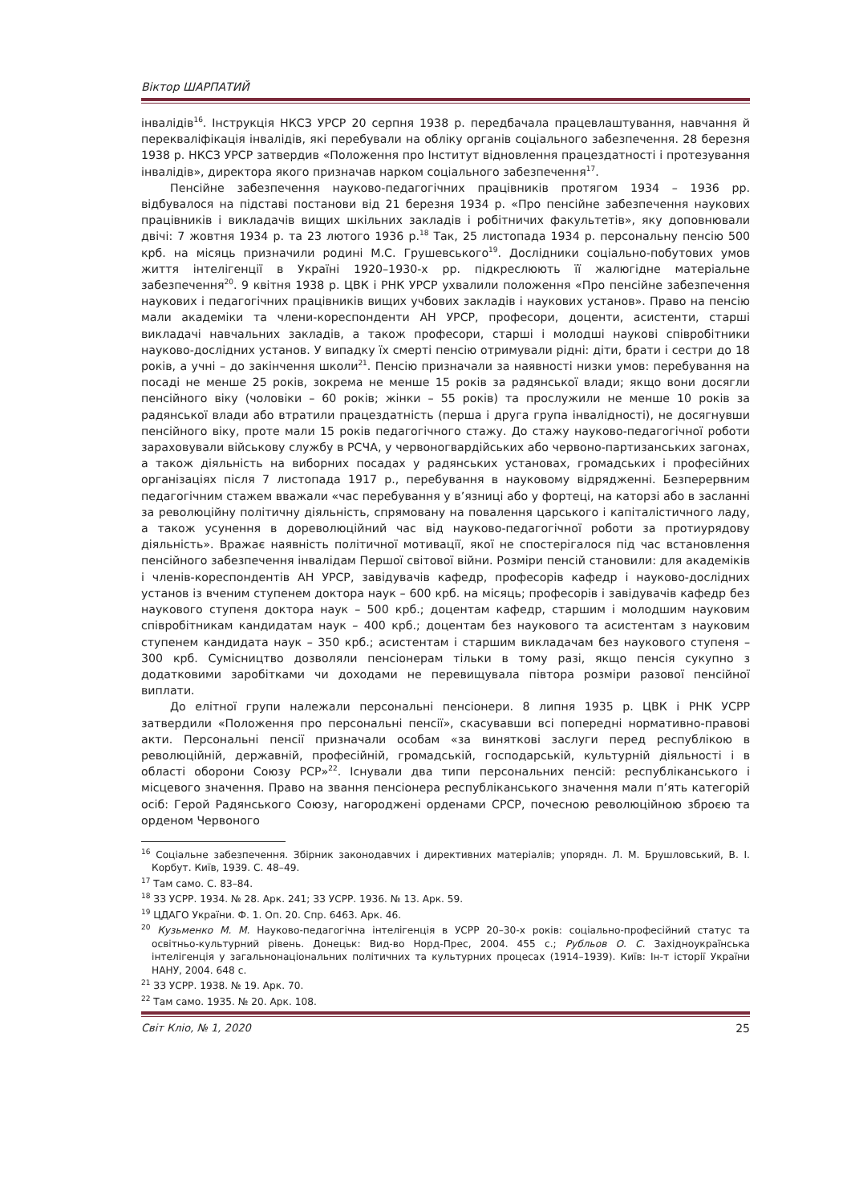Віктор ШАРПАТИЙ
інвалідів<sup>16</sup>. Інструкція НКСЗ УРСР 20 серпня 1938 р. передбачала працевлаштування, навчання й перекваліфікація інвалідів, які перебували на обліку органів соціального забезпечення. 28 березня 1938 р. НКСЗ УРСР затвердив «Положення про Інститут відновлення працездатності і протезування інвалідів», директора якого призначав нарком соціального забезпечення<sup>17</sup>.
Пенсійне забезпечення науково-педагогічних працівників протягом 1934 – 1936 рр. відбувалося на підставі постанови від 21 березня 1934 р. «Про пенсійне забезпечення наукових працівників і викладачів вищих шкільних закладів і робітничих факультетів», яку доповнювали двічі: 7 жовтня 1934 р. та 23 лютого 1936 р.<sup>18</sup> Так, 25 листопада 1934 р. персональну пенсію 500 крб. на місяць призначили родині М.С. Грушевського<sup>19</sup>. Дослідники соціально-побутових умов життя інтелігенції в Україні 1920–1930-х рр. підкреслюють її жалюгідне матеріальне забезпечення<sup>20</sup>. 9 квітня 1938 р. ЦВК і РНК УРСР ухвалили положення «Про пенсійне забезпечення наукових і педагогічних працівників вищих учбових закладів і наукових установ». Право на пенсію мали академіки та члени-кореспонденти АН УРСР, професори, доценти, асистенти, старші викладачі навчальних закладів, а також професори, старші і молодші наукові співробітники науково-дослідних установ. У випадку їх смерті пенсію отримували рідні: діти, брати і сестри до 18 років, а учні – до закінчення школи<sup>21</sup>. Пенсію призначали за наявності низки умов: перебування на посаді не менше 25 років, зокрема не менше 15 років за радянської влади; якщо вони досягли пенсійного віку (чоловіки – 60 років; жінки – 55 років) та прослужили не менше 10 років за радянської влади або втратили працездатність (перша і друга група інвалідності), не досягнувши пенсійного віку, проте мали 15 років педагогічного стажу. До стажу науково-педагогічної роботи зараховували військову службу в РСЧА, у червоногвардійських або червоно-партизанських загонах, а також діяльність на виборних посадах у радянських установах, громадських і професійних організаціях після 7 листопада 1917 р., перебування в науковому відрядженні. Безперервним педагогічним стажем вважали «час перебування у в’язниці або у фортеці, на каторзі або в засланні за революційну політичну діяльність, спрямовану на повалення царського і капіталістичного ладу, а також усунення в дореволюційний час від науково-педагогічної роботи за протиурядову діяльність». Вражає наявність політичної мотивації, якої не спостерігалося під час встановлення пенсійного забезпечення інвалідам Першої світової війни. Розміри пенсій становили: для академіків і членів-кореспондентів АН УРСР, завідувачів кафедр, професорів кафедр і науково-дослідних установ із вченим ступенем доктора наук – 600 крб. на місяць; професорів і завідувачів кафедр без наукового ступеня доктора наук – 500 крб.; доцентам кафедр, старшим і молодшим науковим співробітникам кандидатам наук – 400 крб.; доцентам без наукового та асистентам з науковим ступенем кандидата наук – 350 крб.; асистентам і старшим викладачам без наукового ступеня – 300 крб. Сумісництво дозволяли пенсіонерам тільки в тому разі, якщо пенсія сукупно з додатковими заробітками чи доходами не перевищувала півтора розміри разової пенсійної виплати.
До елітної групи належали персональні пенсіонери. 8 липня 1935 р. ЦВК і РНК УСРР затвердили «Положення про персональні пенсії», скасувавши всі попередні нормативно-правові акти. Персональні пенсії призначали особам «за виняткові заслуги перед республікою в революційній, державній, професійній, громадській, господарській, культурній діяльності і в області оборони Союзу РСР»<sup>22</sup>. Існували два типи персональних пенсій: республіканського і місцевого значення. Право на звання пенсіонера республіканського значення мали п’ять категорій осіб: Герой Радянського Союзу, нагороджені орденами СРСР, почесною революційною зброєю та орденом Червоного
<sup>16</sup> Соціальне забезпечення. Збірник законодавчих і директивних матеріалів; упорядн. Л. М. Брушловський, В. І. Корбут. Київ, 1939. С. 48–49.
<sup>17</sup> Там само. С. 83–84.
<sup>18</sup> ЗЗ УСРР. 1934. № 28. Арк. 241; ЗЗ УСРР. 1936. № 13. Арк. 59.
<sup>19</sup> ЦДАГО України. Ф. 1. Оп. 20. Спр. 6463. Арк. 46.
<sup>20</sup> Кузьменко М. М. Науково-педагогічна інтелігенція в УСРР 20–30-х років: соціально-професійний статус та освітньо-культурний рівень. Донецьк: Вид-во Норд-Прес, 2004. 455 с.; Рубльов О. С. Західноукраїнська інтелігенція у загальнонаціональних політичних та культурних процесах (1914–1939). Київ: Ін-т історії України НАНУ, 2004. 648 с.
<sup>21</sup> ЗЗ УСРР. 1938. № 19. Арк. 70.
<sup>22</sup> Там само. 1935. № 20. Арк. 108.
Світ Кліо, № 1, 2020 25